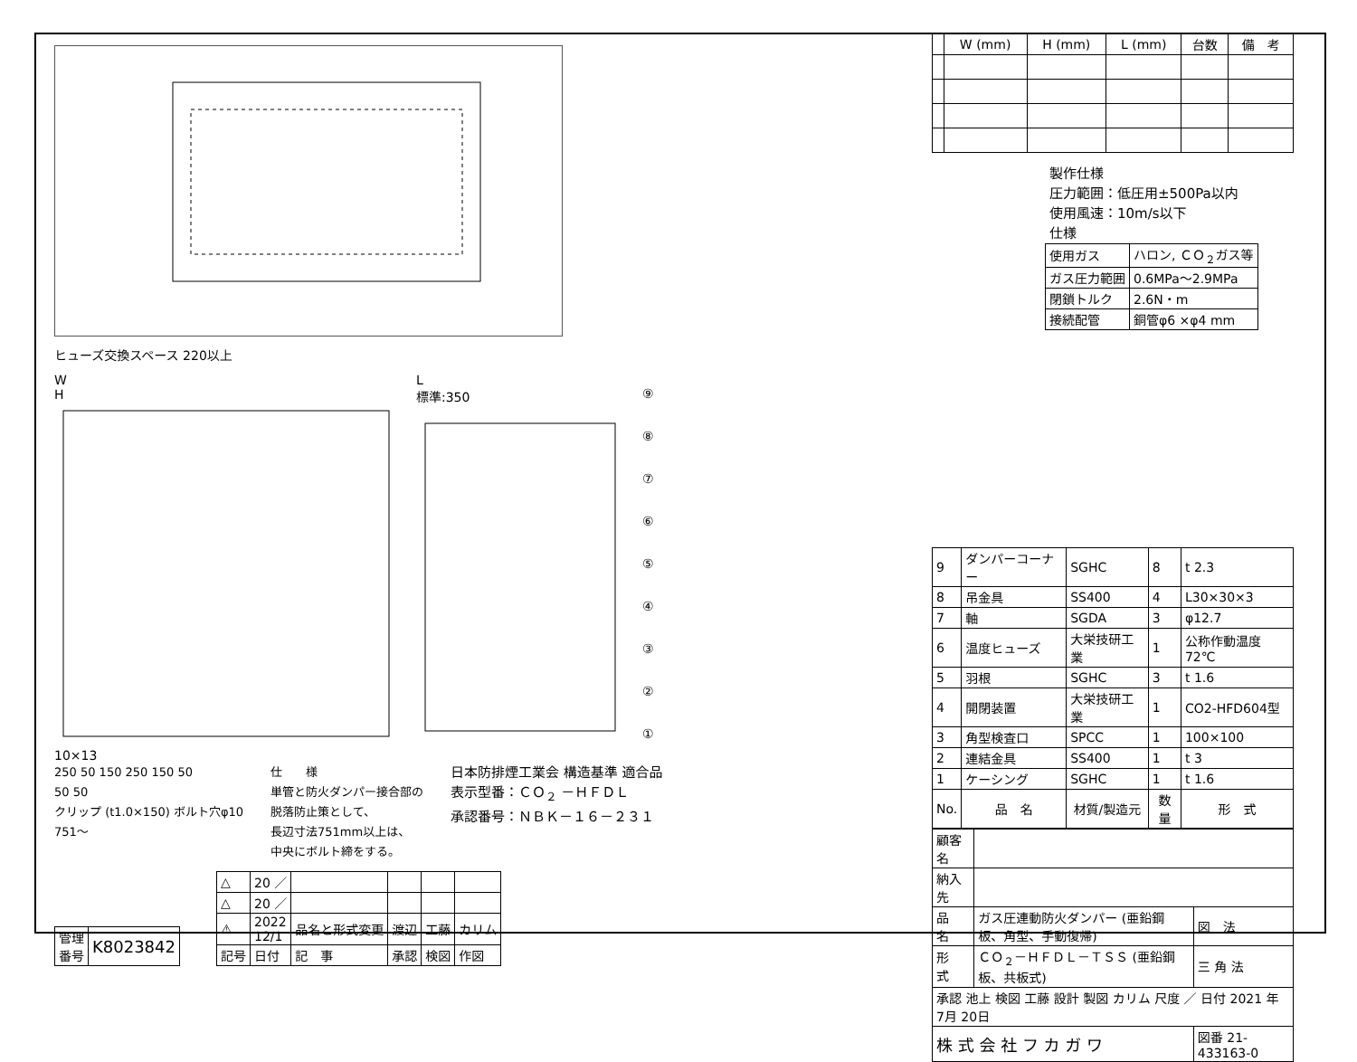ヒューズ交換スペース 220以上
W
H
10×13
L
標準:350
⑨
⑧
⑦
⑥
⑤
④
③
②
①
250 50 150 250 150 50
50 50
クリップ (t1.0×150) ボルト穴φ10
751～
仕　　様
単管と防火ダンパー接合部の
脱落防止策として、
長辺寸法751mm以上は、
中央にボルト締をする。
日本防排煙工業会 構造基準 適合品
表示型番：ＣＯ<sub>２</sub> －ＨＦＤＬ
承認番号：ＮＢＫ－１６－２３１
| 管理 番号 | K8023842 |
| △ | 20 ／ | | | | |
| △ | 20 ／ | | | | |
| ⚠ | 2022 12/1 | 品名と形式変更 | 渡辺 | 工藤 | カリム |
| 記号 | 日付 | 記 事 | 承認 | 検図 | 作図 |
| | W (mm) | H (mm) | L (mm) | 台数 | 備 考 |
| --- | --- | --- | --- | --- | --- |
製作仕様
圧力範囲：低圧用±500Pa以内
使用風速：10m/s以下
仕様
| 使用ガス | ハロン, ＣＯ<sub>２</sub>ガス等 |
| ガス圧力範囲 | 0.6MPa～2.9MPa |
| 閉鎖トルク | 2.6N・m |
| 接続配管 | 銅管φ6 ×φ4 mm |
| 9 | ダンパーコーナー | SGHC | 8 | t 2.3 |
| 8 | 吊金具 | SS400 | 4 | L30×30×3 |
| 7 | 軸 | SGDA | 3 | φ12.7 |
| 6 | 温度ヒューズ | 大栄技研工業 | 1 | 公称作動温度72℃ |
| 5 | 羽根 | SGHC | 3 | t 1.6 |
| 4 | 開閉装置 | 大栄技研工業 | 1 | CO2-HFD604型 |
| 3 | 角型検査口 | SPCC | 1 | 100×100 |
| 2 | 連結金具 | SS400 | 1 | t 3 |
| 1 | ケーシング | SGHC | 1 | t 1.6 |
| No. | 品 名 | 材質/製造元 | 数量 | 形 式 |
| 顧客名 | | |
| 納入先 | | |
| 品 名 | ガス圧連動防火ダンパー (亜鉛鋼板、角型、手動復帰) | 図 法 |
| 形 式 | ＣＯ<sub>２</sub>－ＨＦＤＬ－ＴＳＳ (亜鉛鋼板、共板式) | 三 角 法 |
| 承認 池上 検図 工藤 設計 製図 カリム 尺度 ／ 日付 2021 年 7月 20日 | | |
| 株 式 会 社 フ カ ガ ワ | | 図番 21-433163-0 |